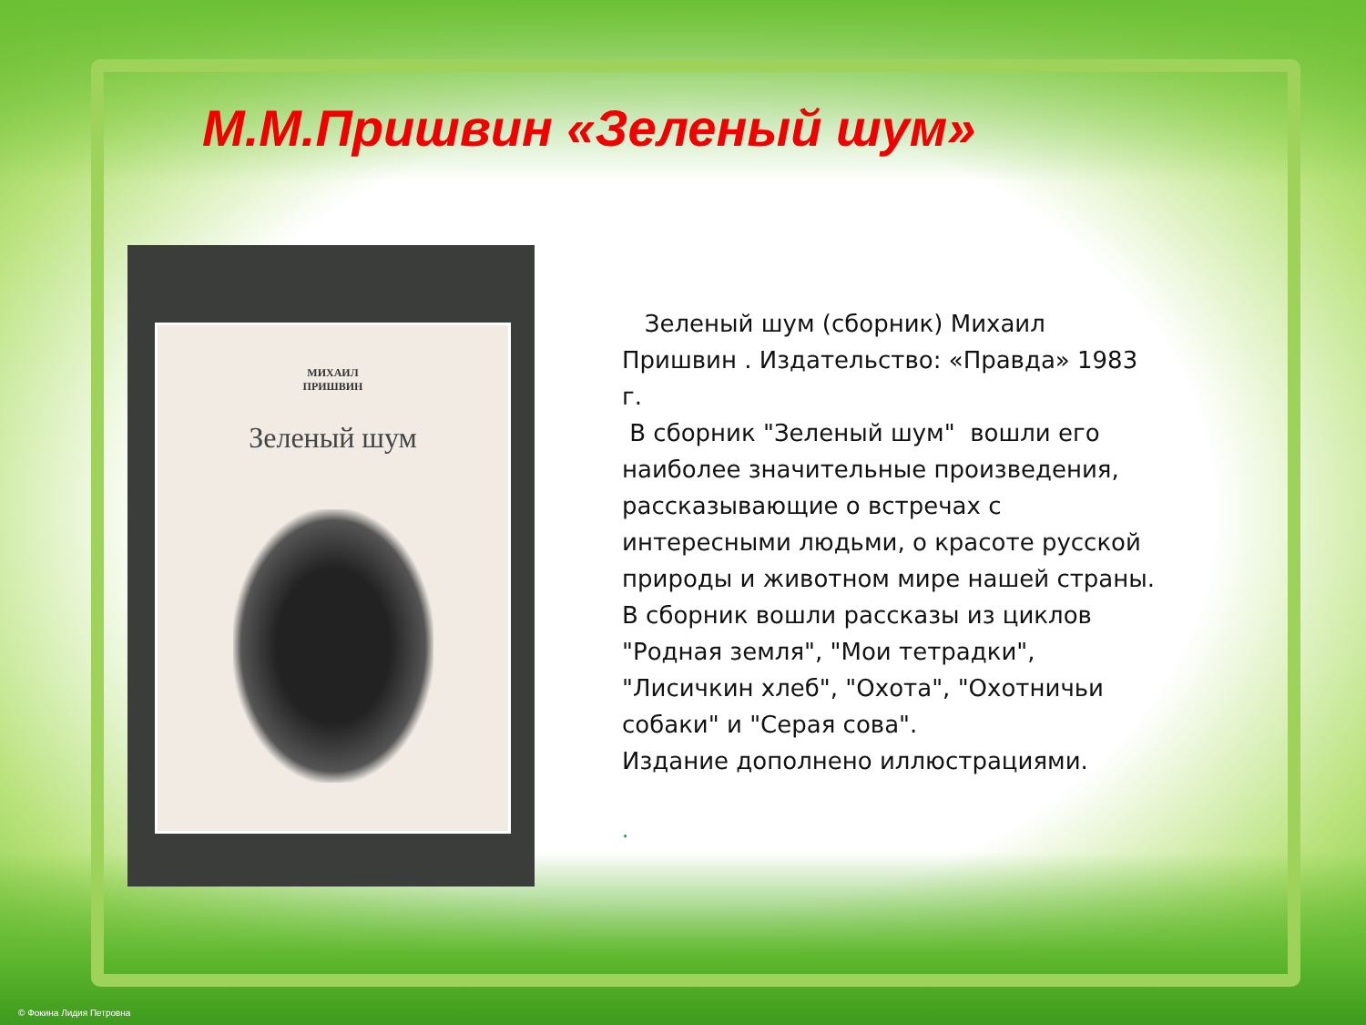М.М.Пришвин «Зеленый шум»
МИХАИЛ
ПРИШВИН
Зеленый шум
Зеленый шум (сборник) Михаил Пришвин . Издательство: «Правда» 1983 г.
В сборник "Зеленый шум" вошли его наиболее значительные произведения, рассказывающие о встречах с интересными людьми, о красоте русской природы и животном мире нашей страны. В сборник вошли рассказы из циклов "Родная земля", "Мои тетрадки", "Лисичкин хлеб", "Охота", "Охотничьи собаки" и "Серая сова".
Издание дополнено иллюстрациями.
.
© Фокина Лидия Петровна